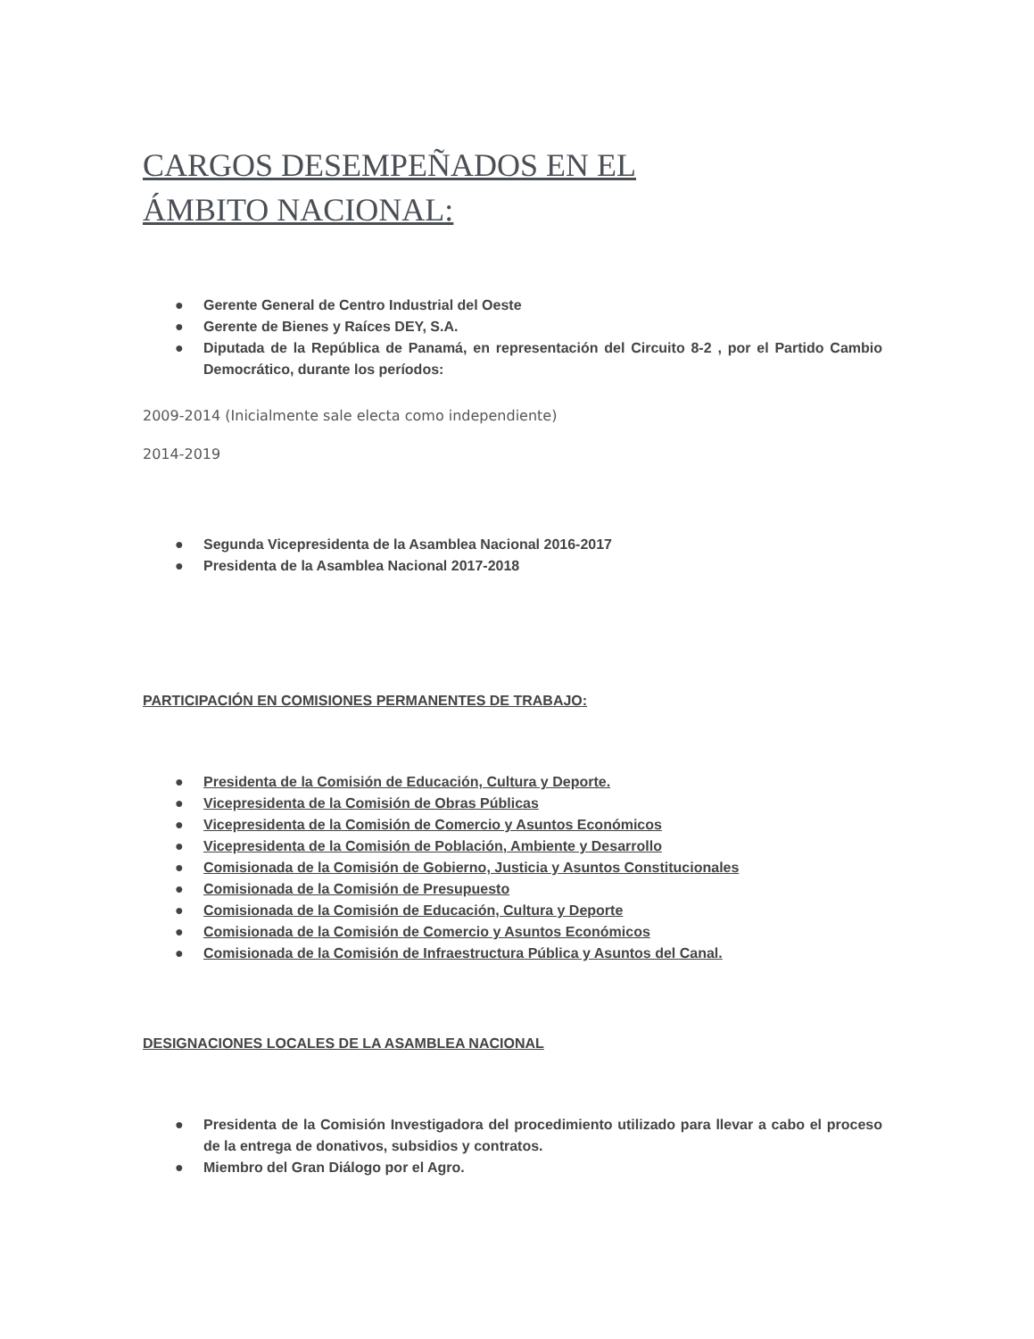CARGOS DESEMPEÑADOS EN EL ÁMBITO NACIONAL:
● Gerente General de Centro Industrial del Oeste
● Gerente de Bienes y Raíces DEY, S.A.
● Diputada de la República de Panamá, en representación del Circuito 8-2 , por el Partido Cambio Democrático, durante los períodos:
2009-2014 (Inicialmente sale electa como independiente)
2014-2019
● Segunda Vicepresidenta de la Asamblea Nacional 2016-2017
● Presidenta de la Asamblea Nacional 2017-2018
PARTICIPACIÓN EN COMISIONES PERMANENTES DE TRABAJO:
● Presidenta de la Comisión de Educación, Cultura y Deporte.
● Vicepresidenta de la Comisión de Obras Públicas
● Vicepresidenta de la Comisión de Comercio y Asuntos Económicos
● Vicepresidenta de la Comisión de Población, Ambiente y Desarrollo
● Comisionada de la Comisión de Gobierno, Justicia y Asuntos Constitucionales
● Comisionada de la Comisión de Presupuesto
● Comisionada de la Comisión de Educación, Cultura y Deporte
● Comisionada de la Comisión de Comercio y Asuntos Económicos
● Comisionada de la Comisión de Infraestructura Pública y Asuntos del Canal.
DESIGNACIONES LOCALES DE LA ASAMBLEA NACIONAL
● Presidenta de la Comisión Investigadora del procedimiento utilizado para llevar a cabo el proceso de la entrega de donativos, subsidios y contratos.
● Miembro del Gran Diálogo por el Agro.